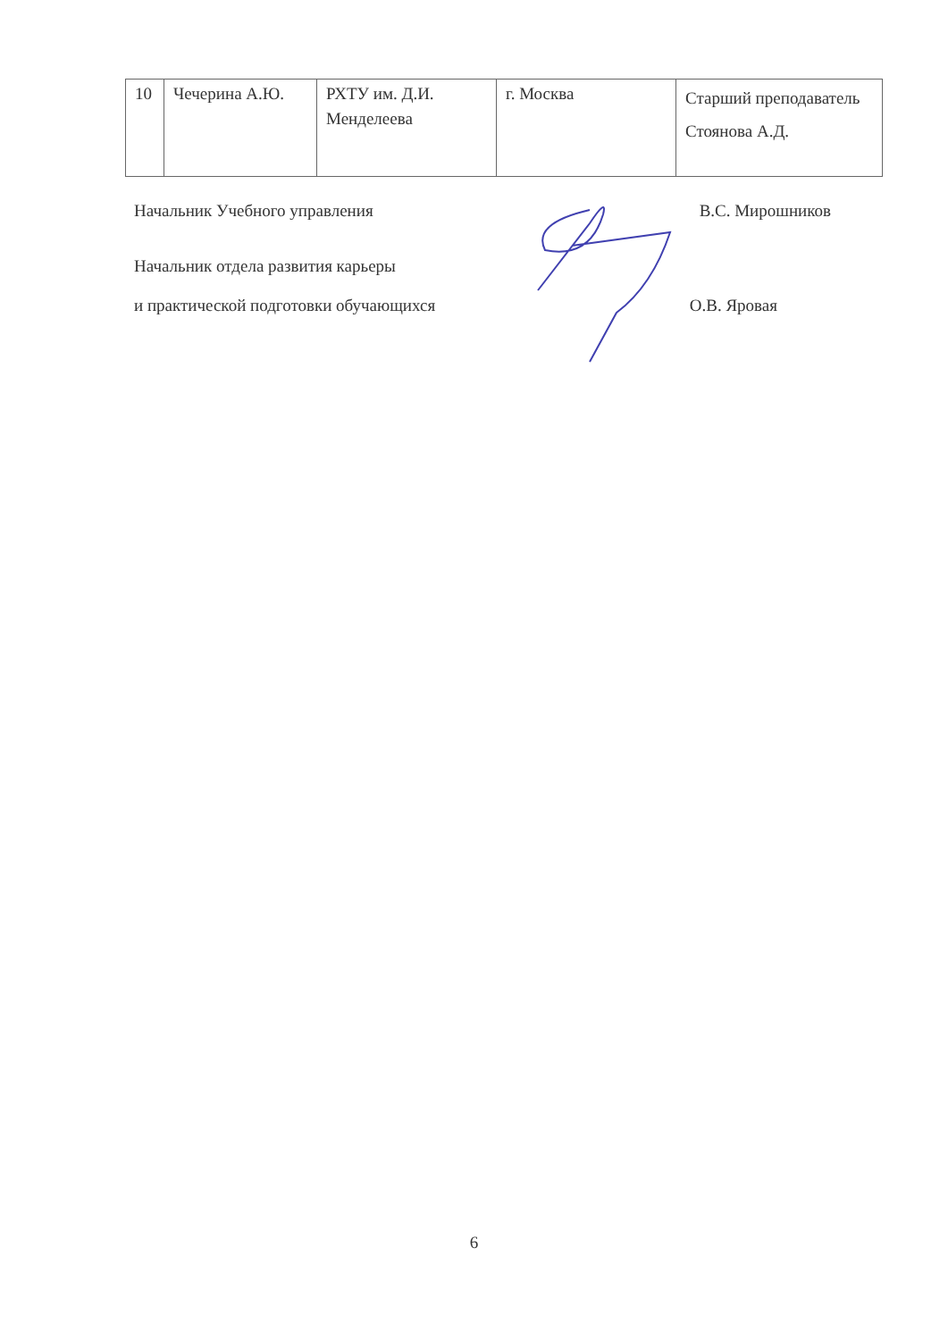| 10 | Чечерина А.Ю. | РХТУ им. Д.И. Менделеева | г. Москва | Старший преподаватель Стоянова А.Д. |
Начальник Учебного управления В.С. Мирошников
Начальник отдела развития карьеры
и практической подготовки обучающихся О.В. Яровая
6